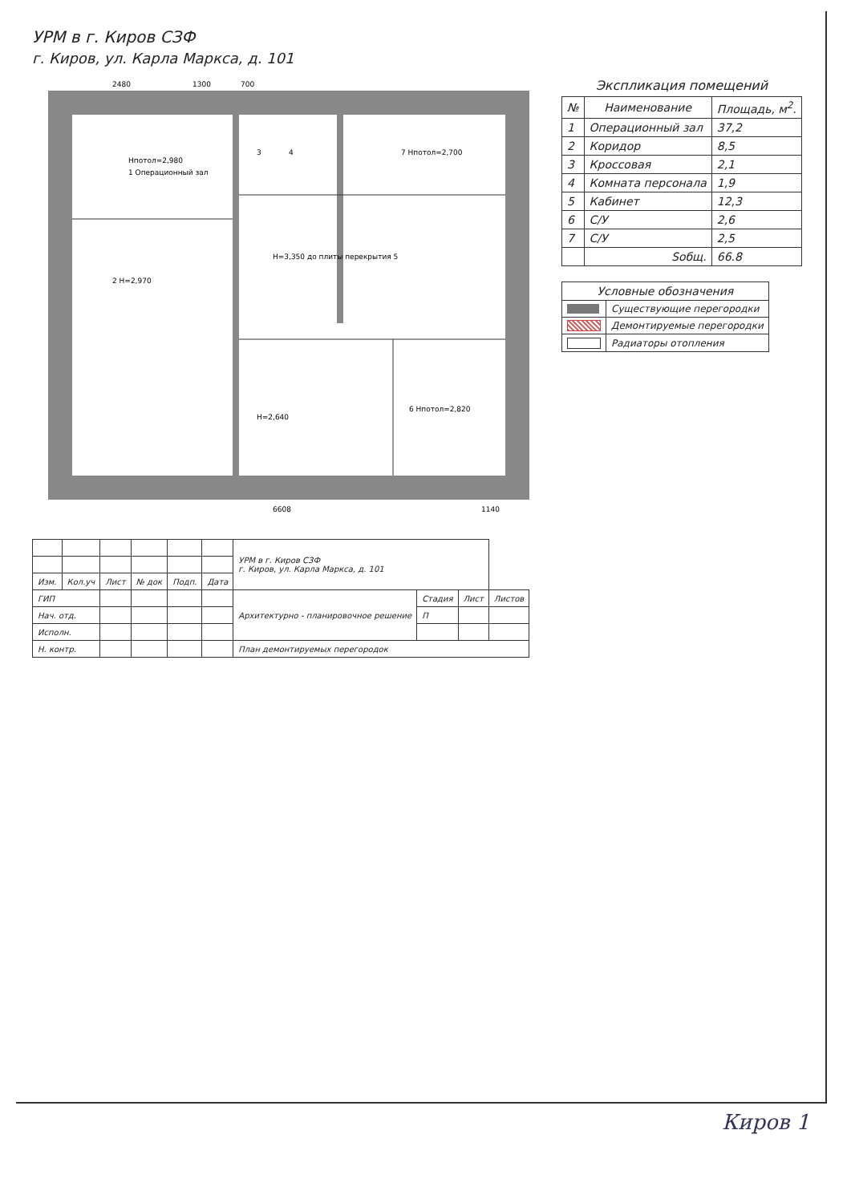УРМ в г. Киров СЗФ
г. Киров, ул. Карла Маркса, д. 101
Нпотол=2,980
1 Операционный зал
2 Н=2,970
3
4
Н=3,350 до плиты перекрытия 5
6 Нпотол=2,820
7 Нпотол=2,700
Н=2,640
6608
1140
2480
1300
700
Экспликация помещений
| № | Наименование | Площадь, м<sup>2</sup>. |
| --- | --- | --- |
| 1 | Операционный зал | 37,2 |
| 2 | Коридор | 8,5 |
| 3 | Кроссовая | 2,1 |
| 4 | Комната персонала | 1,9 |
| 5 | Кабинет | 12,3 |
| 6 | С/У | 2,6 |
| 7 | С/У | 2,5 |
| | Sобщ. | 66.8 |
| Условные обозначения | |
| --- | --- |
| | Существующие перегородки |
| | Демонтируемые перегородки |
| | Радиаторы отопления |
| | | | | | | УРМ в г. Киров СЗФ г. Киров, ул. Карла Маркса, д. 101 | | | |
| Изм. | Кол.уч | Лист | № док | Подп. | Дата | | | | |
| ГИП | | | | | | Архитектурно - планировочное решение | Стадия | Лист | Листов |
| Нач. отд. | | | | | | | П | | |
| Исполн. | | | | | | | | | |
| Н. контр. | | | | | | План демонтируемых перегородок | | | |
Киров 1